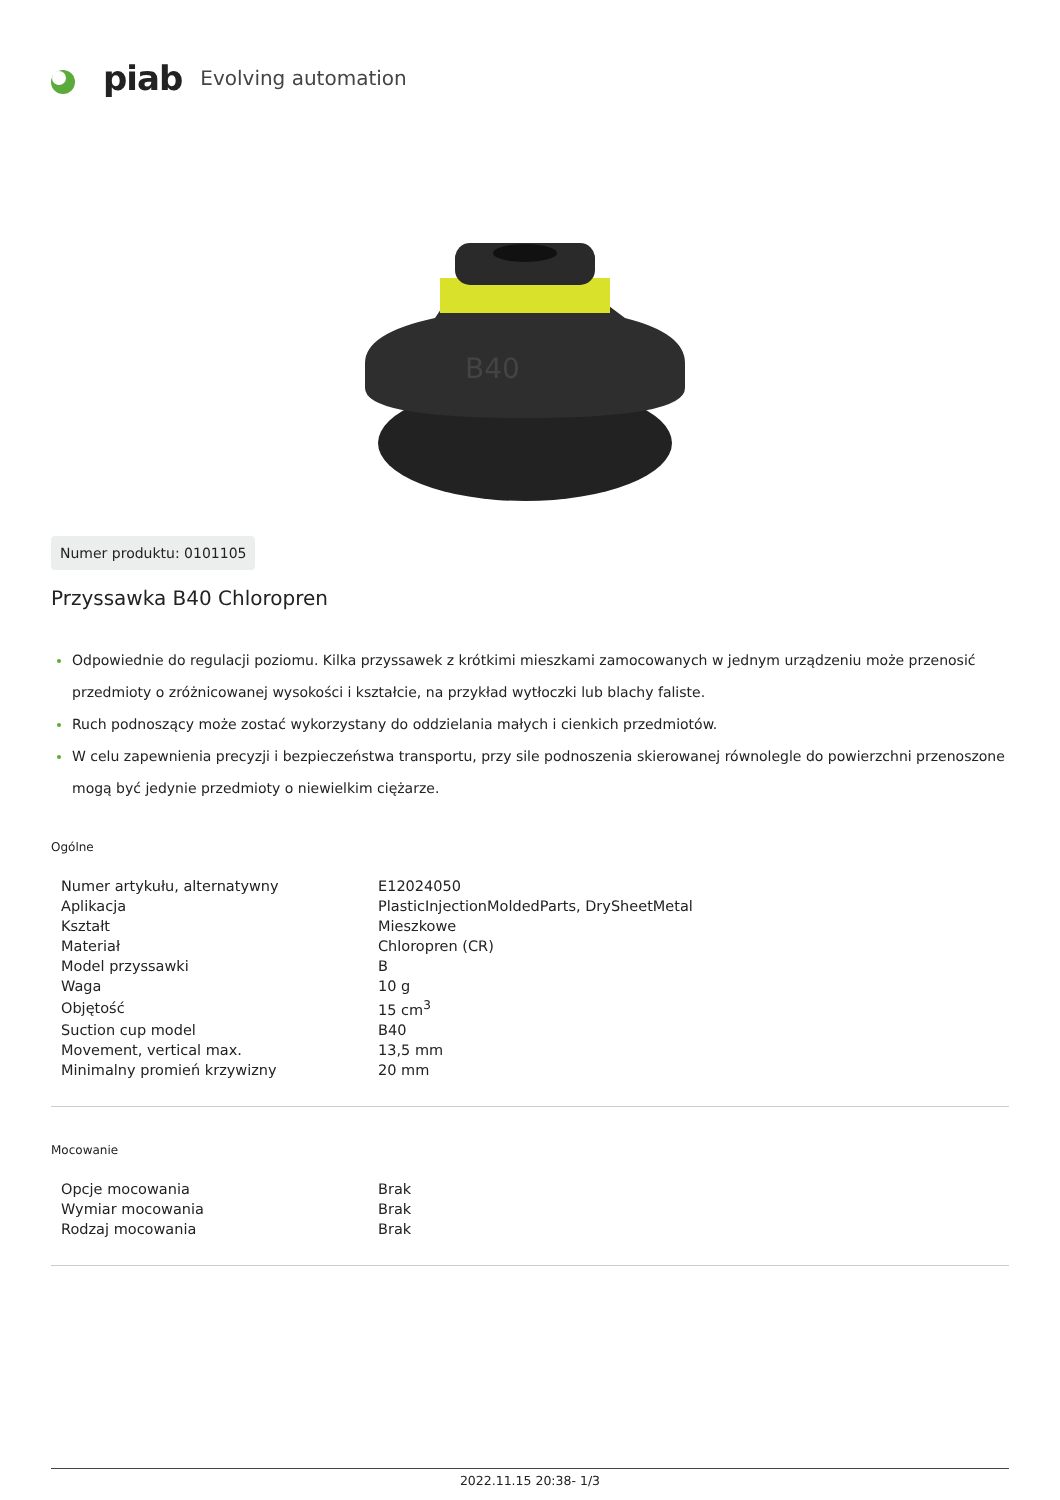piab Evolving automation
B40
Numer produktu: 0101105
Przyssawka B40 Chloropren
Odpowiednie do regulacji poziomu. Kilka przyssawek z krótkimi mieszkami zamocowanych w jednym urządzeniu może przenosić przedmioty o zróżnicowanej wysokości i kształcie, na przykład wytłoczki lub blachy faliste.
Ruch podnoszący może zostać wykorzystany do oddzielania małych i cienkich przedmiotów.
W celu zapewnienia precyzji i bezpieczeństwa transportu, przy sile podnoszenia skierowanej równolegle do powierzchni przenoszone mogą być jedynie przedmioty o niewielkim ciężarze.
Ogólne
| Numer artykułu, alternatywny | E12024050 |
| Aplikacja | PlasticInjectionMoldedParts, DrySheetMetal |
| Kształt | Mieszkowe |
| Materiał | Chloropren (CR) |
| Model przyssawki | B |
| Waga | 10 g |
| Objętość | 15 cm<sup>3</sup> |
| Suction cup model | B40 |
| Movement, vertical max. | 13,5 mm |
| Minimalny promień krzywizny | 20 mm |
Mocowanie
| Opcje mocowania | Brak |
| Wymiar mocowania | Brak |
| Rodzaj mocowania | Brak |
2022.11.15 20:38- 1/3